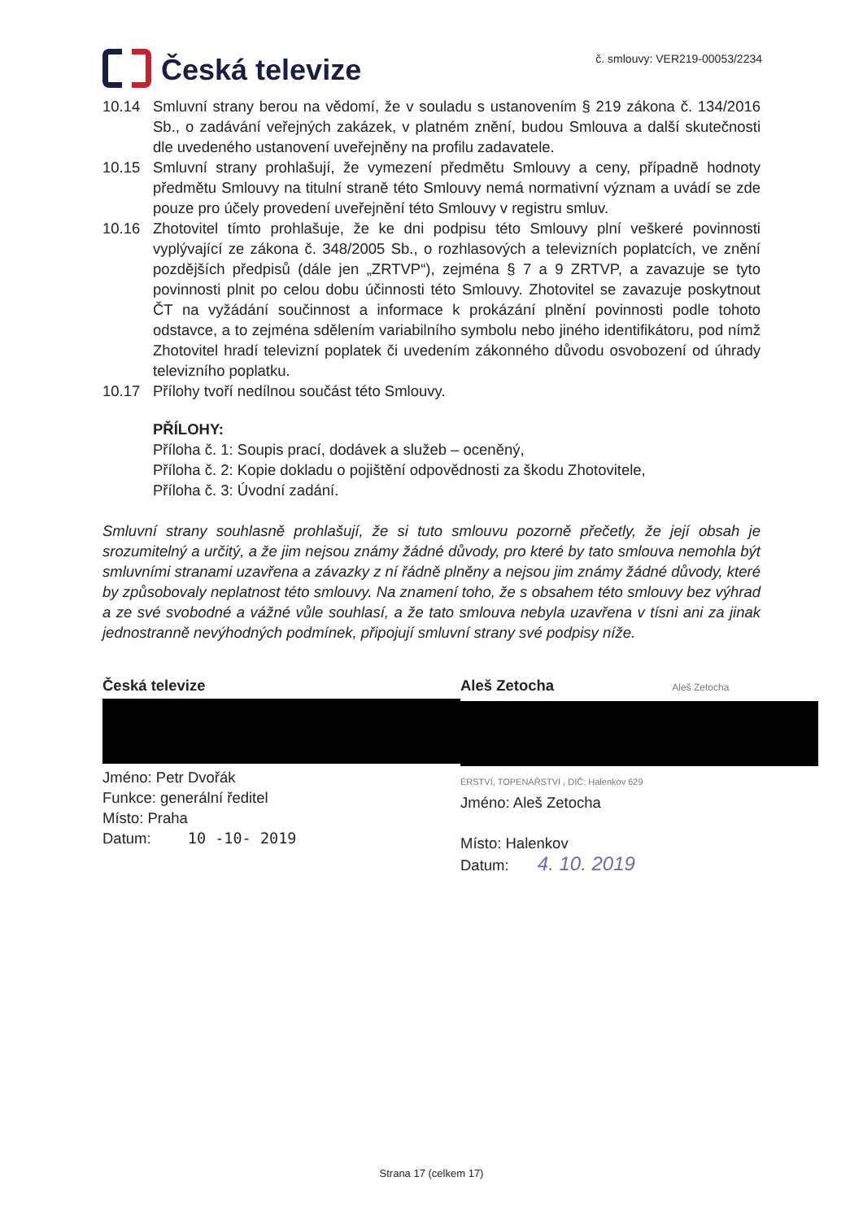Česká televize
č. smlouvy: VER219-00053/2234
10.14 Smluvní strany berou na vědomí, že v souladu s ustanovením § 219 zákona č. 134/2016 Sb., o zadávání veřejných zakázek, v platném znění, budou Smlouva a další skutečnosti dle uvedeného ustanovení uveřejněny na profilu zadavatele.
10.15 Smluvní strany prohlašují, že vymezení předmětu Smlouvy a ceny, případně hodnoty předmětu Smlouvy na titulní straně této Smlouvy nemá normativní význam a uvádí se zde pouze pro účely provedení uveřejnění této Smlouvy v registru smluv.
10.16 Zhotovitel tímto prohlašuje, že ke dni podpisu této Smlouvy plní veškeré povinnosti vyplývající ze zákona č. 348/2005 Sb., o rozhlasových a televizních poplatcích, ve znění pozdějších předpisů (dále jen „ZRTVP“), zejména § 7 a 9 ZRTVP, a zavazuje se tyto povinnosti plnit po celou dobu účinnosti této Smlouvy. Zhotovitel se zavazuje poskytnout ČT na vyžádání součinnost a informace k prokázání plnění povinnosti podle tohoto odstavce, a to zejména sdělením variabilního symbolu nebo jiného identifikátoru, pod nímž Zhotovitel hradí televizní poplatek či uvedením zákonného důvodu osvobození od úhrady televizního poplatku.
10.17 Přílohy tvoří nedílnou součást této Smlouvy.
PŘÍLOHY:
Příloha č. 1: Soupis prací, dodávek a služeb – oceněný,
Příloha č. 2: Kopie dokladu o pojištění odpovědnosti za škodu Zhotovitele,
Příloha č. 3: Úvodní zadání.
Smluvní strany souhlasně prohlašují, že si tuto smlouvu pozorně přečetly, že její obsah je srozumitelný a určitý, a že jim nejsou známy žádné důvody, pro které by tato smlouva nemohla být smluvními stranami uzavřena a závazky z ní řádně plněny a nejsou jim známy žádné důvody, které by způsobovaly neplatnost této smlouvy. Na znamení toho, že s obsahem této smlouvy bez výhrad a ze své svobodné a vážné vůle souhlasí, a že tato smlouva nebyla uzavřena v tísni ani za jinak jednostranně nevýhodných podmínek, připojují smluvní strany své podpisy níže.
Česká televize
Jméno: Petr Dvořák
Funkce: generální ředitel
Místo: Praha
Datum: 10 -10- 2019
Aleš Zetocha Aleš Zetocha
ÉRSTVÍ, TOPENÁŘSTVÍ , DIČ: Halenkov 629
Jméno: Aleš Zetocha
Místo: Halenkov
Datum: 4. 10. 2019
Strana 17 (celkem 17)